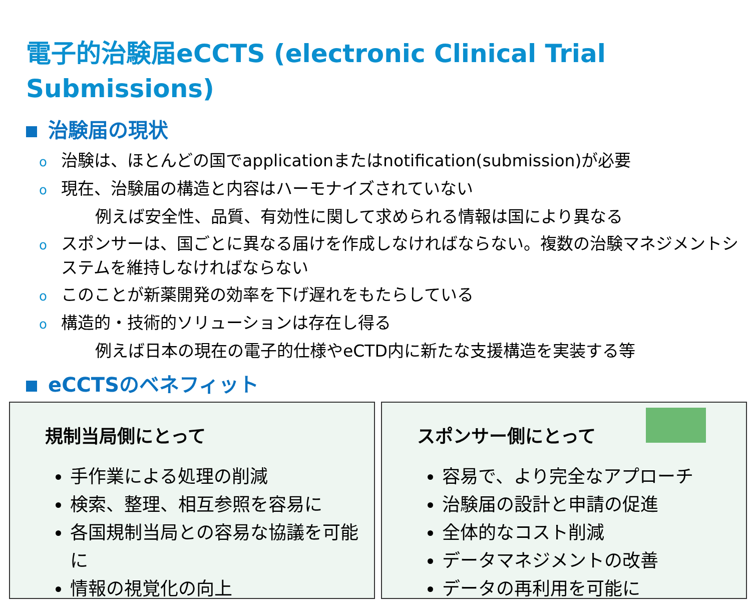電子的治験届eCCTS (electronic Clinical Trial Submissions)
治験届の現状
o治験は、ほとんどの国でapplicationまたはnotification(submission)が必要
o現在、治験届の構造と内容はハーモナイズされていない
例えば安全性、品質、有効性に関して求められる情報は国により異なる
oスポンサーは、国ごとに異なる届けを作成しなければならない。複数の治験マネジメントシステムを維持しなければならない
oこのことが新薬開発の効率を下げ遅れをもたらしている
o構造的・技術的ソリューションは存在し得る
例えば日本の現在の電子的仕様やeCTD内に新たな支援構造を実装する等
eCCTSのベネフィット
規制当局側にとって
手作業による処理の削減
検索、整理、相互参照を容易に
各国規制当局との容易な協議を可能に
情報の視覚化の向上
スポンサー側にとって
容易で、より完全なアプローチ
治験届の設計と申請の促進
全体的なコスト削減
データマネジメントの改善
データの再利用を可能に